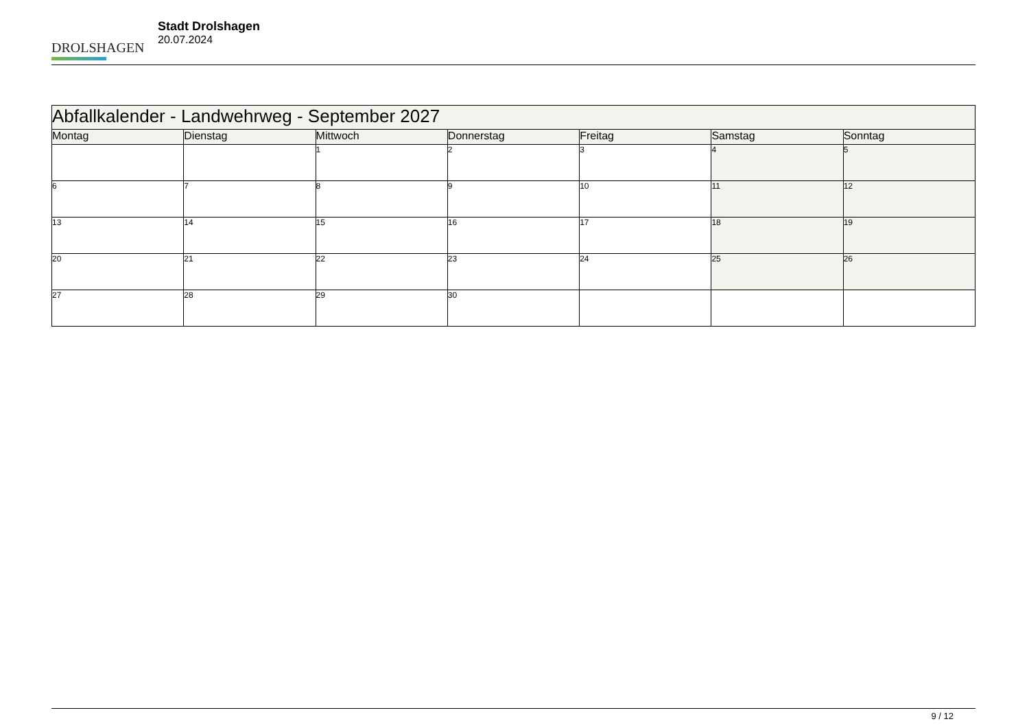DROLSHAGEN
Stadt Drolshagen
20.07.2024
| Abfallkalender - Landwehrweg - September 2027 | | | | | | |
| --- | --- | --- | --- | --- | --- | --- |
| Montag | Dienstag | Mittwoch | Donnerstag | Freitag | Samstag | Sonntag |
| | | 1 | 2 | 3 | 4 | 5 |
| 6 | 7 | 8 | 9 | 10 | 11 | 12 |
| 13 | 14 | 15 | 16 | 17 | 18 | 19 |
| 20 | 21 | 22 | 23 | 24 | 25 | 26 |
| 27 | 28 | 29 | 30 | | | |
9 / 12